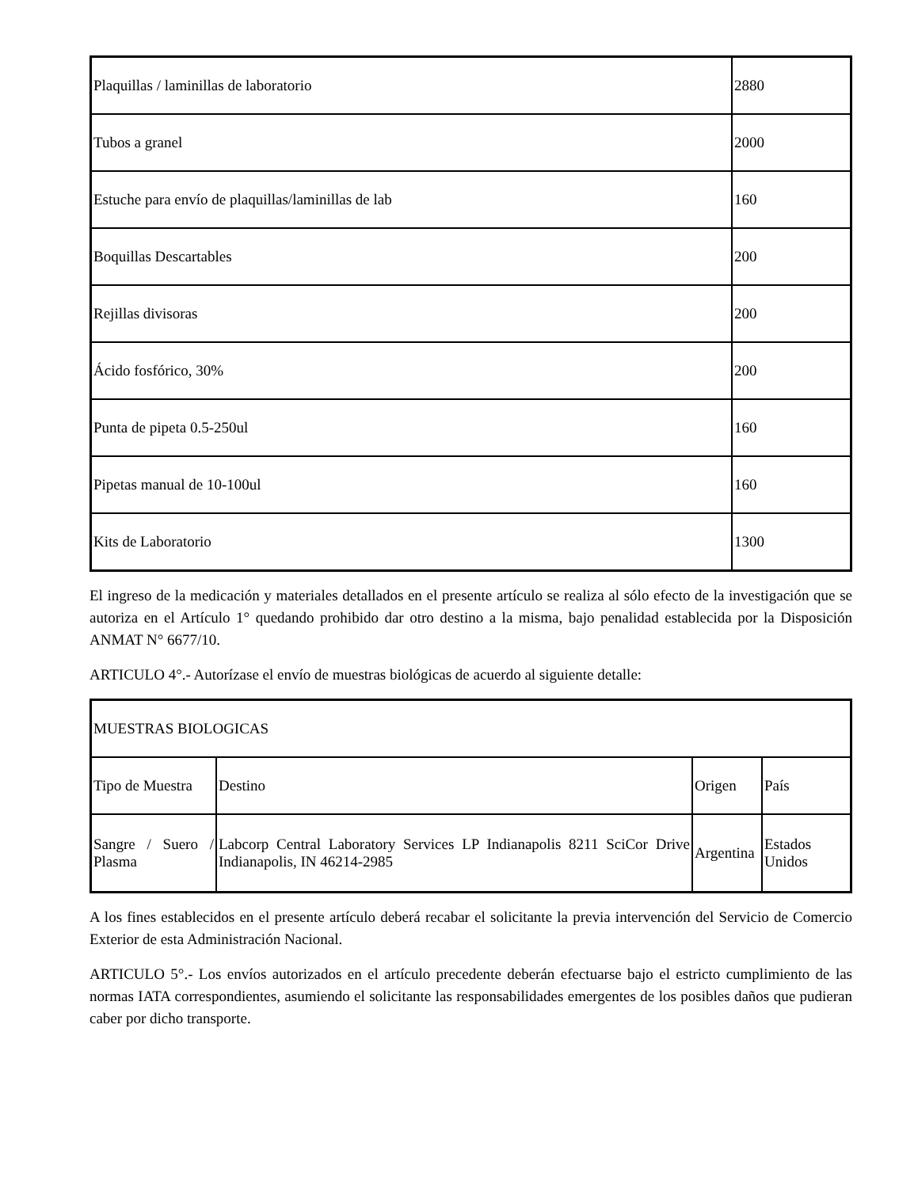| Plaquillas / laminillas de laboratorio | 2880 |
| Tubos a granel | 2000 |
| Estuche para envío de plaquillas/laminillas de lab | 160 |
| Boquillas Descartables | 200 |
| Rejillas divisoras | 200 |
| Ácido fosfórico, 30% | 200 |
| Punta de pipeta 0.5-250ul | 160 |
| Pipetas manual de 10-100ul | 160 |
| Kits de Laboratorio | 1300 |
El ingreso de la medicación y materiales detallados en el presente artículo se realiza al sólo efecto de la investigación que se autoriza en el Artículo 1° quedando prohibido dar otro destino a la misma, bajo penalidad establecida por la Disposición ANMAT N° 6677/10.
ARTICULO 4°.- Autorízase el envío de muestras biológicas de acuerdo al siguiente detalle:
| MUESTRAS BIOLOGICAS | | | |
| Tipo de Muestra | Destino | Origen | País |
| Sangre / Suero / Plasma | Labcorp Central Laboratory Services LP Indianapolis 8211 SciCor Drive Indianapolis, IN 46214-2985 | Argentina | Estados Unidos |
A los fines establecidos en el presente artículo deberá recabar el solicitante la previa intervención del Servicio de Comercio Exterior de esta Administración Nacional.
ARTICULO 5°.- Los envíos autorizados en el artículo precedente deberán efectuarse bajo el estricto cumplimiento de las normas IATA correspondientes, asumiendo el solicitante las responsabilidades emergentes de los posibles daños que pudieran caber por dicho transporte.